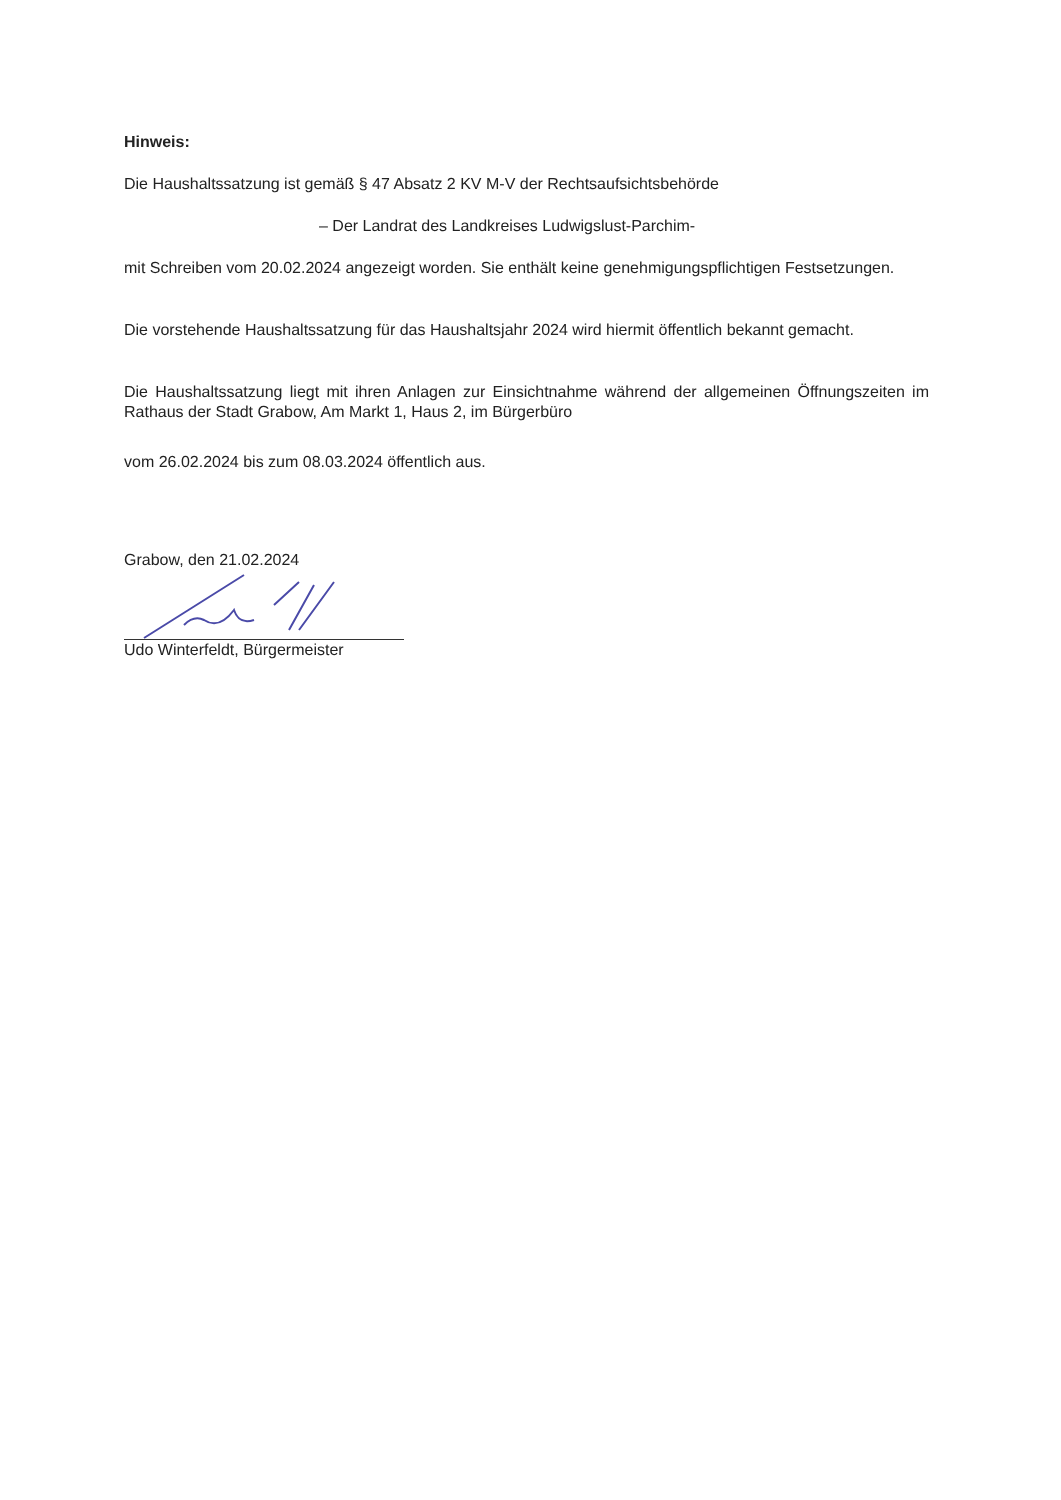Hinweis:
Die Haushaltssatzung ist gemäß § 47 Absatz 2 KV M-V der Rechtsaufsichtsbehörde
– Der Landrat des Landkreises Ludwigslust-Parchim-
mit Schreiben vom 20.02.2024 angezeigt worden. Sie enthält keine genehmigungspflichtigen Festsetzungen.
Die vorstehende Haushaltssatzung für das Haushaltsjahr 2024 wird hiermit öffentlich bekannt gemacht.
Die Haushaltssatzung liegt mit ihren Anlagen zur Einsichtnahme während der allgemeinen Öffnungszeiten im Rathaus der Stadt Grabow, Am Markt 1, Haus 2, im Bürgerbüro
vom 26.02.2024 bis zum 08.03.2024 öffentlich aus.
Grabow, den 21.02.2024
Udo Winterfeldt, Bürgermeister